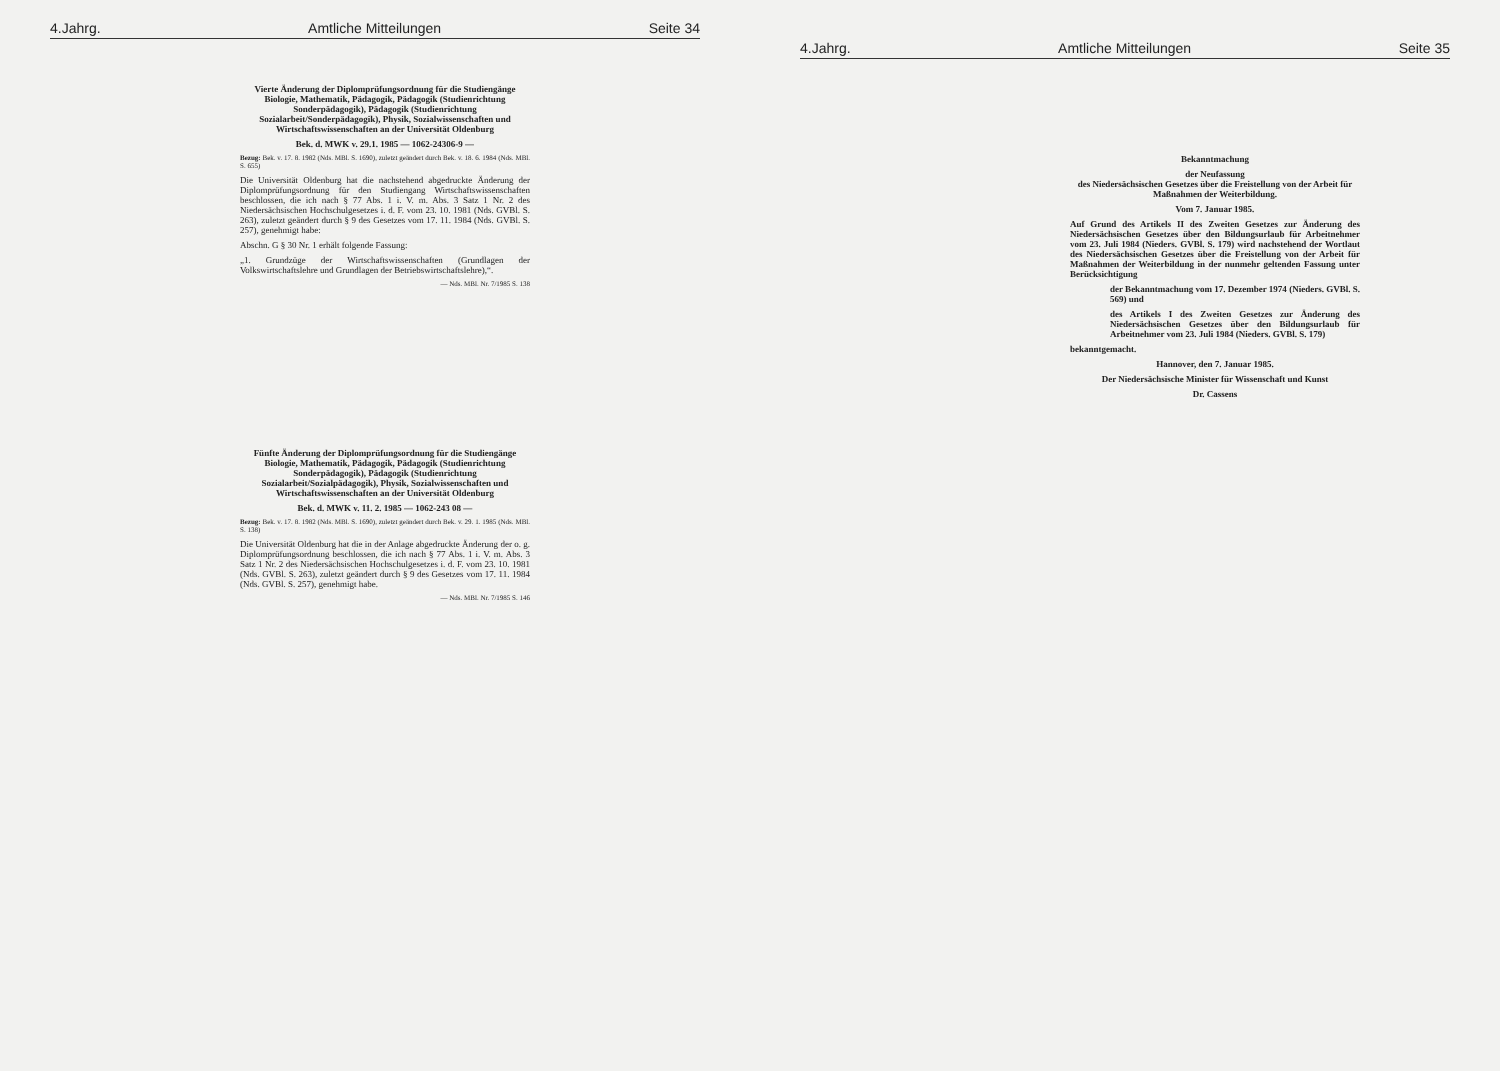4.Jahrg. Amtliche Mitteilungen Seite 34
Vierte Änderung der Diplomprüfungsordnung für die Studiengänge Biologie, Mathematik, Pädagogik, Pädagogik (Studienrichtung Sonderpädagogik), Pädagogik (Studienrichtung Sozialarbeit/Sonderpädagogik), Physik, Sozialwissenschaften und Wirtschaftswissenschaften an der Universität Oldenburg
Bek. d. MWK v. 29.1. 1985 — 1062-24306-9 —
Bezug: Bek. v. 17. 8. 1982 (Nds. MBl. S. 1690), zuletzt geändert durch Bek. v. 18. 6. 1984 (Nds. MBl. S. 655)
Die Universität Oldenburg hat die nachstehend abgedruckte Änderung der Diplomprüfungsordnung für den Studiengang Wirtschaftswissenschaften beschlossen, die ich nach § 77 Abs. 1 i. V. m. Abs. 3 Satz 1 Nr. 2 des Niedersächsischen Hochschulgesetzes i. d. F. vom 23. 10. 1981 (Nds. GVBl. S. 263), zuletzt geändert durch § 9 des Gesetzes vom 17. 11. 1984 (Nds. GVBl. S. 257), genehmigt habe:
Abschn. G § 30 Nr. 1 erhält folgende Fassung:
„1. Grundzüge der Wirtschaftswissenschaften (Grundlagen der Volkswirtschaftslehre und Grundlagen der Betriebswirtschaftslehre),“.
— Nds. MBl. Nr. 7/1985 S. 138
Fünfte Änderung der Diplomprüfungsordnung für die Studiengänge Biologie, Mathematik, Pädagogik, Pädagogik (Studienrichtung Sonderpädagogik), Pädagogik (Studienrichtung Sozialarbeit/Sozialpädagogik), Physik, Sozialwissenschaften und Wirtschaftswissenschaften an der Universität Oldenburg
Bek. d. MWK v. 11. 2. 1985 — 1062-243 08 —
Bezug: Bek. v. 17. 8. 1982 (Nds. MBl. S. 1690), zuletzt geändert durch Bek. v. 29. 1. 1985 (Nds. MBl. S. 138)
Die Universität Oldenburg hat die in der Anlage abgedruckte Änderung der o. g. Diplomprüfungsordnung beschlossen, die ich nach § 77 Abs. 1 i. V. m. Abs. 3 Satz 1 Nr. 2 des Niedersächsischen Hochschulgesetzes i. d. F. vom 23. 10. 1981 (Nds. GVBl. S. 263), zuletzt geändert durch § 9 des Gesetzes vom 17. 11. 1984 (Nds. GVBl. S. 257), genehmigt habe.
— Nds. MBl. Nr. 7/1985 S. 146
4.Jahrg. Amtliche Mitteilungen Seite 35
Bekanntmachung
der Neufassung
des Niedersächsischen Gesetzes über die Freistellung von der Arbeit für Maßnahmen der Weiterbildung.
Vom 7. Januar 1985.
Auf Grund des Artikels II des Zweiten Gesetzes zur Änderung des Niedersächsischen Gesetzes über den Bildungsurlaub für Arbeitnehmer vom 23. Juli 1984 (Nieders. GVBl. S. 179) wird nachstehend der Wortlaut des Niedersächsischen Gesetzes über die Freistellung von der Arbeit für Maßnahmen der Weiterbildung in der nunmehr geltenden Fassung unter Berücksichtigung
der Bekanntmachung vom 17. Dezember 1974 (Nieders. GVBl. S. 569) und
des Artikels I des Zweiten Gesetzes zur Änderung des Niedersächsischen Gesetzes über den Bildungsurlaub für Arbeitnehmer vom 23. Juli 1984 (Nieders. GVBl. S. 179)
bekanntgemacht.
Hannover, den 7. Januar 1985.
Der Niedersächsische Minister für Wissenschaft und Kunst
Dr. Cassens